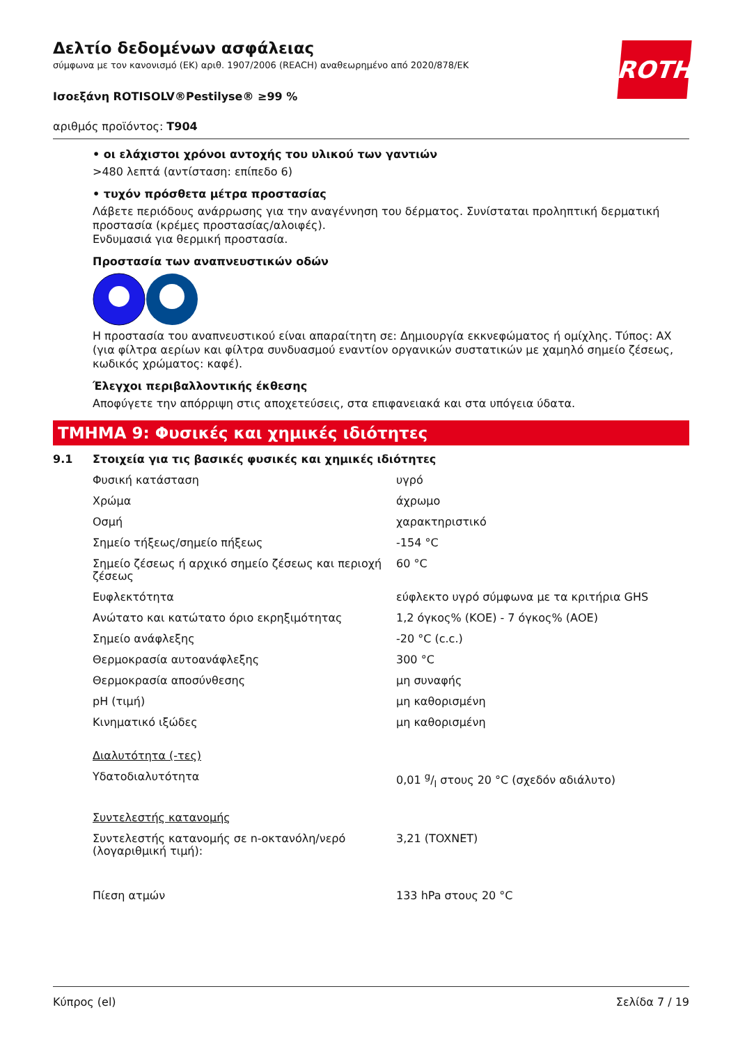ROTH
Δελτίο δεδομένων ασφάλειας
σύμφωνα με τον κανονισμό (ΕΚ) αριθ. 1907/2006 (REACH) αναθεωρημένο από 2020/878/ΕΚ
Ισοεξάνη ROTISOLV®Pestilyse® ≥99 %
αριθμός προϊόντος: T904
• οι ελάχιστοι χρόνοι αντοχής του υλικού των γαντιών
>480 λεπτά (αντίσταση: επίπεδο 6)
• τυχόν πρόσθετα μέτρα προστασίας
Λάβετε περιόδους ανάρρωσης για την αναγέννηση του δέρματος. Συνίσταται προληπτική δερματική προστασία (κρέμες προστασίας/αλοιφές).
Ενδυμασιά για θερμική προστασία.
Προστασία των αναπνευστικών οδών
Η προστασία του αναπνευστικού είναι απαραίτητη σε: Δημιουργία εκκνεφώματος ή ομίχλης. Τύπος: AX (για φίλτρα αερίων και φίλτρα συνδυασμού εναντίον οργανικών συστατικών με χαμηλό σημείο ζέσεως, κωδικός χρώματος: καφέ).
Έλεγχοι περιβαλλοντικής έκθεσης
Αποφύγετε την απόρριψη στις αποχετεύσεις, στα επιφανειακά και στα υπόγεια ύδατα.
ΤΜΗΜΑ 9: Φυσικές και χημικές ιδιότητες
9.1 Στοιχεία για τις βασικές φυσικές και χημικές ιδιότητες
| Φυσική κατάσταση | υγρό |
| Χρώμα | άχρωμο |
| Οσμή | χαρακτηριστικό |
| Σημείο τήξεως/σημείο πήξεως | -154 °C |
| Σημείο ζέσεως ή αρχικό σημείο ζέσεως και περιοχή ζέσεως | 60 °C |
| Ευφλεκτότητα | εύφλεκτο υγρό σύμφωνα με τα κριτήρια GHS |
| Ανώτατο και κατώτατο όριο εκρηξιμότητας | 1,2 όγκος% (ΚΟΕ) - 7 όγκος% (ΑΟΕ) |
| Σημείο ανάφλεξης | -20 °C (c.c.) |
| Θερμοκρασία αυτοανάφλεξης | 300 °C |
| Θερμοκρασία αποσύνθεσης | μη συναφής |
| pH (τιμή) | μη καθορισμένη |
| Κινηματικό ιξώδες | μη καθορισμένη |
| Διαλυτότητα (-τες) | |
| Υδατοδιαλυτότητα | 0,01 g/l στους 20 °C (σχεδόν αδιάλυτο) |
| Συντελεστής κατανομής | |
| Συντελεστής κατανομής σε n-οκτανόλη/νερό (λογαριθμική τιμή): | 3,21 (TOXNET) |
| Πίεση ατμών | 133 hPa στους 20 °C |
Κύπρος (el) Σελίδα 7 / 19